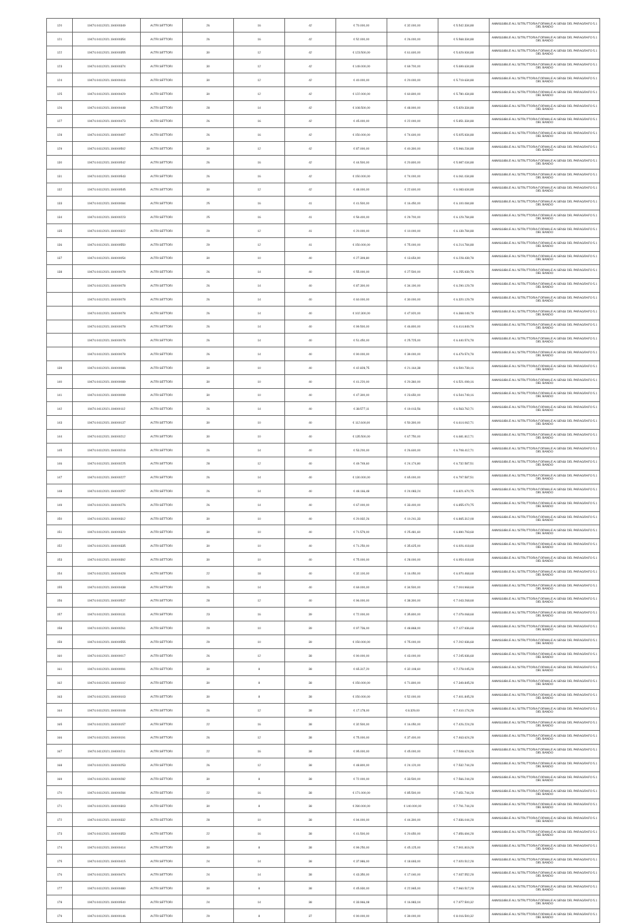| 120 | 19474.04112021.194000349 | ALTRI SETTORI | 26 | 16 | 42 | € 70.000,00 | € 32.000,00 | € 5.542.334,88 | AMMISSIBILE ALL'ISTRUTTORIA FORMALE AI SENSI DEL PARAGRAFO 5.1 DEL BANDO |
| 121 | 19474.04112021.194000354 | ALTRI SETTORI | 26 | 16 | 42 | € 52.000,00 | € 26.000,00 | € 5.568.334,88 | AMMISSIBILE ALL'ISTRUTTORIA FORMALE AI SENSI DEL PARAGRAFO 5.1 DEL BANDO |
| 122 | 19474.04112021.194000355 | ALTRI SETTORI | 30 | 12 | 42 | € 123.500,00 | € 61.600,00 | € 5.629.934,88 | AMMISSIBILE ALL'ISTRUTTORIA FORMALE AI SENSI DEL PARAGRAFO 5.1 DEL BANDO |
| 123 | 19474.04112021.194000374 | ALTRI SETTORI | 30 | 12 | 42 | € 149.000,00 | € 69.700,00 | € 5.699.634,88 | AMMISSIBILE ALL'ISTRUTTORIA FORMALE AI SENSI DEL PARAGRAFO 5.1 DEL BANDO |
| 124 | 19474.04112021.194000418 | ALTRI SETTORI | 30 | 12 | 42 | € 40.000,00 | € 20.000,00 | € 5.719.634,88 | AMMISSIBILE ALL'ISTRUTTORIA FORMALE AI SENSI DEL PARAGRAFO 5.1 DEL BANDO |
| 125 | 19474.04112021.194000429 | ALTRI SETTORI | 30 | 12 | 42 | € 122.000,00 | € 60.800,00 | € 5.780.434,88 | AMMISSIBILE ALL'ISTRUTTORIA FORMALE AI SENSI DEL PARAGRAFO 5.1 DEL BANDO |
| 126 | 19474.04112021.194000448 | ALTRI SETTORI | 28 | 14 | 42 | € 108.500,00 | € 48.900,00 | € 5.829.334,88 | AMMISSIBILE ALL'ISTRUTTORIA FORMALE AI SENSI DEL PARAGRAFO 5.1 DEL BANDO |
| 127 | 19474.04112021.194000473 | ALTRI SETTORI | 26 | 16 | 42 | € 45.000,00 | € 22.000,00 | € 5.851.334,88 | AMMISSIBILE ALL'ISTRUTTORIA FORMALE AI SENSI DEL PARAGRAFO 5.1 DEL BANDO |
| 128 | 19474.04112021.194000497 | ALTRI SETTORI | 26 | 16 | 42 | € 150.000,00 | € 74.600,00 | € 5.925.934,88 | AMMISSIBILE ALL'ISTRUTTORIA FORMALE AI SENSI DEL PARAGRAFO 5.1 DEL BANDO |
| 129 | 19474.04112021.194000502 | ALTRI SETTORI | 30 | 12 | 42 | € 87.000,00 | € 40.300,00 | € 5.966.234,88 | AMMISSIBILE ALL'ISTRUTTORIA FORMALE AI SENSI DEL PARAGRAFO 5.1 DEL BANDO |
| 130 | 19474.04112021.194000542 | ALTRI SETTORI | 26 | 16 | 42 | € 44.500,00 | € 20.800,00 | € 5.987.034,88 | AMMISSIBILE ALL'ISTRUTTORIA FORMALE AI SENSI DEL PARAGRAFO 5.1 DEL BANDO |
| 131 | 19474.04112021.194000543 | ALTRI SETTORI | 26 | 16 | 42 | € 150.000,00 | € 74.000,00 | € 6.061.034,88 | AMMISSIBILE ALL'ISTRUTTORIA FORMALE AI SENSI DEL PARAGRAFO 5.1 DEL BANDO |
| 132 | 19474.04112021.194000545 | ALTRI SETTORI | 30 | 12 | 42 | € 48.000,00 | € 22.600,00 | € 6.083.634,88 | AMMISSIBILE ALL'ISTRUTTORIA FORMALE AI SENSI DEL PARAGRAFO 5.1 DEL BANDO |
| 133 | 19474.04112021.194000084 | ALTRI SETTORI | 25 | 16 | 41 | € 41.500,00 | € 16.450,00 | € 6.100.084,88 | AMMISSIBILE ALL'ISTRUTTORIA FORMALE AI SENSI DEL PARAGRAFO 5.1 DEL BANDO |
| 134 | 19474.04112021.194000223 | ALTRI SETTORI | 25 | 16 | 41 | € 59.400,00 | € 29.700,00 | € 6.129.784,88 | AMMISSIBILE ALL'ISTRUTTORIA FORMALE AI SENSI DEL PARAGRAFO 5.1 DEL BANDO |
| 135 | 19474.04112021.194000322 | ALTRI SETTORI | 29 | 12 | 41 | € 20.000,00 | € 10.000,00 | € 6.139.784,88 | AMMISSIBILE ALL'ISTRUTTORIA FORMALE AI SENSI DEL PARAGRAFO 5.1 DEL BANDO |
| 136 | 19474.04112021.194000550 | ALTRI SETTORI | 29 | 12 | 41 | € 150.000,00 | € 75.000,00 | € 6.214.784,88 | AMMISSIBILE ALL'ISTRUTTORIA FORMALE AI SENSI DEL PARAGRAFO 5.1 DEL BANDO |
| 137 | 19474.04112021.194000054 | ALTRI SETTORI | 30 | 10 | 40 | € 27.309,80 | € 13.654,90 | € 6.228.439,78 | AMMISSIBILE ALL'ISTRUTTORIA FORMALE AI SENSI DEL PARAGRAFO 5.1 DEL BANDO |
| 138 | 19474.04112021.194000078 | ALTRI SETTORI | 26 | 14 | 40 | € 55.000,00 | € 27.500,00 | € 6.255.939,78 | AMMISSIBILE ALL'ISTRUTTORIA FORMALE AI SENSI DEL PARAGRAFO 5.1 DEL BANDO |
| | 19474.04112021.194000078 | ALTRI SETTORI | 26 | 14 | 40 | € 87.300,00 | € 34.190,00 | € 6.290.129,78 | AMMISSIBILE ALL'ISTRUTTORIA FORMALE AI SENSI DEL PARAGRAFO 5.1 DEL BANDO |
| | 19474.04112021.194000078 | ALTRI SETTORI | 26 | 14 | 40 | € 60.000,00 | € 30.000,00 | € 6.320.129,78 | AMMISSIBILE ALL'ISTRUTTORIA FORMALE AI SENSI DEL PARAGRAFO 5.1 DEL BANDO |
| | 19474.04112021.194000078 | ALTRI SETTORI | 26 | 14 | 40 | € 102.300,00 | € 47.920,00 | € 6.368.049,78 | AMMISSIBILE ALL'ISTRUTTORIA FORMALE AI SENSI DEL PARAGRAFO 5.1 DEL BANDO |
| | 19474.04112021.194000078 | ALTRI SETTORI | 26 | 14 | 40 | € 99.500,00 | € 46.800,00 | € 6.414.849,78 | AMMISSIBILE ALL'ISTRUTTORIA FORMALE AI SENSI DEL PARAGRAFO 5.1 DEL BANDO |
| | 19474.04112021.194000078 | ALTRI SETTORI | 26 | 14 | 40 | € 51.450,00 | € 25.725,00 | € 6.440.574,78 | AMMISSIBILE ALL'ISTRUTTORIA FORMALE AI SENSI DEL PARAGRAFO 5.1 DEL BANDO |
| | 19474.04112021.194000078 | ALTRI SETTORI | 26 | 14 | 40 | € 90.000,00 | € 39.000,00 | € 6.479.574,78 | AMMISSIBILE ALL'ISTRUTTORIA FORMALE AI SENSI DEL PARAGRAFO 5.1 DEL BANDO |
| 139 | 19474.04112021.194000086 | ALTRI SETTORI | 30 | 10 | 40 | € 42.828,75 | € 21.164,38 | € 6.500.739,16 | AMMISSIBILE ALL'ISTRUTTORIA FORMALE AI SENSI DEL PARAGRAFO 5.1 DEL BANDO |
| 140 | 19474.04112021.194000089 | ALTRI SETTORI | 30 | 10 | 40 | € 41.220,00 | € 20.360,00 | € 6.521.099,16 | AMMISSIBILE ALL'ISTRUTTORIA FORMALE AI SENSI DEL PARAGRAFO 5.1 DEL BANDO |
| 141 | 19474.04112021.194000099 | ALTRI SETTORI | 30 | 10 | 40 | € 47.300,00 | € 23.650,00 | € 6.544.749,16 | AMMISSIBILE ALL'ISTRUTTORIA FORMALE AI SENSI DEL PARAGRAFO 5.1 DEL BANDO |
| 142 | 19474.04112021.194000112 | ALTRI SETTORI | 26 | 14 | 40 | € 38.577,11 | € 19.013,56 | € 6.563.762,71 | AMMISSIBILE ALL'ISTRUTTORIA FORMALE AI SENSI DEL PARAGRAFO 5.1 DEL BANDO |
| 143 | 19474.04112021.194000137 | ALTRI SETTORI | 30 | 10 | 40 | € 112.600,00 | € 50.300,00 | € 6.614.062,71 | AMMISSIBILE ALL'ISTRUTTORIA FORMALE AI SENSI DEL PARAGRAFO 5.1 DEL BANDO |
| 144 | 19474.04112021.194000212 | ALTRI SETTORI | 30 | 10 | 40 | € 135.500,00 | € 67.750,00 | € 6.681.812,71 | AMMISSIBILE ALL'ISTRUTTORIA FORMALE AI SENSI DEL PARAGRAFO 5.1 DEL BANDO |
| 145 | 19474.04112021.194000218 | ALTRI SETTORI | 26 | 14 | 40 | € 53.200,00 | € 26.600,00 | € 6.708.412,71 | AMMISSIBILE ALL'ISTRUTTORIA FORMALE AI SENSI DEL PARAGRAFO 5.1 DEL BANDO |
| 146 | 19474.04112021.194000225 | ALTRI SETTORI | 28 | 12 | 40 | € 49.749,60 | € 24.174,80 | € 6.732.587,51 | AMMISSIBILE ALL'ISTRUTTORIA FORMALE AI SENSI DEL PARAGRAFO 5.1 DEL BANDO |
| 147 | 19474.04112021.194000227 | ALTRI SETTORI | 26 | 14 | 40 | € 130.000,00 | € 65.000,00 | € 6.797.587,51 | AMMISSIBILE ALL'ISTRUTTORIA FORMALE AI SENSI DEL PARAGRAFO 5.1 DEL BANDO |
| 148 | 19474.04112021.194000257 | ALTRI SETTORI | 26 | 14 | 40 | € 48.166,48 | € 24.083,24 | € 6.821.670,75 | AMMISSIBILE ALL'ISTRUTTORIA FORMALE AI SENSI DEL PARAGRAFO 5.1 DEL BANDO |
| 149 | 19474.04112021.194000276 | ALTRI SETTORI | 26 | 14 | 40 | € 67.000,00 | € 33.400,00 | € 6.855.070,75 | AMMISSIBILE ALL'ISTRUTTORIA FORMALE AI SENSI DEL PARAGRAFO 5.1 DEL BANDO |
| 150 | 19474.04112021.194000312 | ALTRI SETTORI | 30 | 10 | 40 | € 20.932,26 | € 10.241,33 | € 6.865.312,08 | AMMISSIBILE ALL'ISTRUTTORIA FORMALE AI SENSI DEL PARAGRAFO 5.1 DEL BANDO |
| 151 | 19474.04112021.194000329 | ALTRI SETTORI | 30 | 10 | 40 | € 71.579,00 | € 25.481,60 | € 6.890.793,68 | AMMISSIBILE ALL'ISTRUTTORIA FORMALE AI SENSI DEL PARAGRAFO 5.1 DEL BANDO |
| 152 | 19474.04112021.194000335 | ALTRI SETTORI | 30 | 10 | 40 | € 71.250,00 | € 35.625,00 | € 6.926.418,68 | AMMISSIBILE ALL'ISTRUTTORIA FORMALE AI SENSI DEL PARAGRAFO 5.1 DEL BANDO |
| 153 | 19474.04112021.194000392 | ALTRI SETTORI | 30 | 10 | 40 | € 75.000,00 | € 28.000,00 | € 6.954.418,68 | AMMISSIBILE ALL'ISTRUTTORIA FORMALE AI SENSI DEL PARAGRAFO 5.1 DEL BANDO |
| 154 | 19474.04112021.194000428 | ALTRI SETTORI | 22 | 18 | 40 | € 32.100,00 | € 16.050,00 | € 6.970.468,68 | AMMISSIBILE ALL'ISTRUTTORIA FORMALE AI SENSI DEL PARAGRAFO 5.1 DEL BANDO |
| 155 | 19474.04112021.194000438 | ALTRI SETTORI | 26 | 14 | 40 | € 69.000,00 | € 34.500,00 | € 7.004.968,68 | AMMISSIBILE ALL'ISTRUTTORIA FORMALE AI SENSI DEL PARAGRAFO 5.1 DEL BANDO |
| 156 | 19474.04112021.194000537 | ALTRI SETTORI | 28 | 12 | 40 | € 96.000,00 | € 38.300,00 | € 7.043.268,68 | AMMISSIBILE ALL'ISTRUTTORIA FORMALE AI SENSI DEL PARAGRAFO 5.1 DEL BANDO |
| 157 | 19474.04112021.194000131 | ALTRI SETTORI | 23 | 16 | 39 | € 72.000,00 | € 35.800,00 | € 7.079.068,68 | AMMISSIBILE ALL'ISTRUTTORIA FORMALE AI SENSI DEL PARAGRAFO 5.1 DEL BANDO |
| 158 | 19474.04112021.194000261 | ALTRI SETTORI | 29 | 10 | 39 | € 97.736,00 | € 48.868,00 | € 7.127.936,68 | AMMISSIBILE ALL'ISTRUTTORIA FORMALE AI SENSI DEL PARAGRAFO 5.1 DEL BANDO |
| 159 | 19474.04112021.194000555 | ALTRI SETTORI | 29 | 10 | 39 | € 150.000,00 | € 75.000,00 | € 7.202.936,68 | AMMISSIBILE ALL'ISTRUTTORIA FORMALE AI SENSI DEL PARAGRAFO 5.1 DEL BANDO |
| 160 | 19474.04112021.194000017 | ALTRI SETTORI | 26 | 12 | 38 | € 90.000,00 | € 43.000,00 | € 7.245.936,68 | AMMISSIBILE ALL'ISTRUTTORIA FORMALE AI SENSI DEL PARAGRAFO 5.1 DEL BANDO |
| 161 | 19474.04112021.194000091 | ALTRI SETTORI | 30 | 8 | 38 | € 65.317,20 | € 32.108,60 | € 7.278.045,28 | AMMISSIBILE ALL'ISTRUTTORIA FORMALE AI SENSI DEL PARAGRAFO 5.1 DEL BANDO |
| 162 | 19474.04112021.194000102 | ALTRI SETTORI | 30 | 8 | 38 | € 150.000,00 | € 71.800,00 | € 7.349.845,28 | AMMISSIBILE ALL'ISTRUTTORIA FORMALE AI SENSI DEL PARAGRAFO 5.1 DEL BANDO |
| 163 | 19474.04112021.194000103 | ALTRI SETTORI | 30 | 8 | 38 | € 150.000,00 | € 52.000,00 | € 7.401.845,28 | AMMISSIBILE ALL'ISTRUTTORIA FORMALE AI SENSI DEL PARAGRAFO 5.1 DEL BANDO |
| 164 | 19474.04112021.194000108 | ALTRI SETTORI | 26 | 12 | 38 | € 17.178,00 | € 8.329,00 | € 7.410.174,28 | AMMISSIBILE ALL'ISTRUTTORIA FORMALE AI SENSI DEL PARAGRAFO 5.1 DEL BANDO |
| 165 | 19474.04112021.194000157 | ALTRI SETTORI | 22 | 16 | 38 | € 32.500,00 | € 16.050,00 | € 7.426.224,28 | AMMISSIBILE ALL'ISTRUTTORIA FORMALE AI SENSI DEL PARAGRAFO 5.1 DEL BANDO |
| 166 | 19474.04112021.194000191 | ALTRI SETTORI | 26 | 12 | 38 | € 75.000,00 | € 37.400,00 | € 7.463.624,28 | AMMISSIBILE ALL'ISTRUTTORIA FORMALE AI SENSI DEL PARAGRAFO 5.1 DEL BANDO |
| 167 | 19474.04112021.194000211 | ALTRI SETTORI | 22 | 16 | 38 | € 95.000,00 | € 45.000,00 | € 7.508.624,28 | AMMISSIBILE ALL'ISTRUTTORIA FORMALE AI SENSI DEL PARAGRAFO 5.1 DEL BANDO |
| 168 | 19474.04112021.194000253 | ALTRI SETTORI | 26 | 12 | 38 | € 48.800,00 | € 24.120,00 | € 7.532.744,28 | AMMISSIBILE ALL'ISTRUTTORIA FORMALE AI SENSI DEL PARAGRAFO 5.1 DEL BANDO |
| 169 | 19474.04112021.194000282 | ALTRI SETTORI | 30 | 8 | 38 | € 72.000,00 | € 33.500,00 | € 7.566.244,28 | AMMISSIBILE ALL'ISTRUTTORIA FORMALE AI SENSI DEL PARAGRAFO 5.1 DEL BANDO |
| 170 | 19474.04112021.194000284 | ALTRI SETTORI | 22 | 16 | 38 | € 171.000,00 | € 85.500,00 | € 7.651.744,28 | AMMISSIBILE ALL'ISTRUTTORIA FORMALE AI SENSI DEL PARAGRAFO 5.1 DEL BANDO |
| 171 | 19474.04112021.194000303 | ALTRI SETTORI | 30 | 8 | 38 | € 280.000,00 | € 140.000,00 | € 7.791.744,28 | AMMISSIBILE ALL'ISTRUTTORIA FORMALE AI SENSI DEL PARAGRAFO 5.1 DEL BANDO |
| 172 | 19474.04112021.194000332 | ALTRI SETTORI | 28 | 10 | 38 | € 94.000,00 | € 44.300,00 | € 7.836.044,28 | AMMISSIBILE ALL'ISTRUTTORIA FORMALE AI SENSI DEL PARAGRAFO 5.1 DEL BANDO |
| 173 | 19474.04112021.194000353 | ALTRI SETTORI | 22 | 16 | 38 | € 41.500,00 | € 20.650,00 | € 7.856.694,28 | AMMISSIBILE ALL'ISTRUTTORIA FORMALE AI SENSI DEL PARAGRAFO 5.1 DEL BANDO |
| 174 | 19474.04112021.194000414 | ALTRI SETTORI | 30 | 8 | 38 | € 99.250,00 | € 45.125,00 | € 7.901.819,28 | AMMISSIBILE ALL'ISTRUTTORIA FORMALE AI SENSI DEL PARAGRAFO 5.1 DEL BANDO |
| 175 | 19474.04112021.194000415 | ALTRI SETTORI | 24 | 14 | 38 | € 37.986,00 | € 18.693,00 | € 7.920.512,28 | AMMISSIBILE ALL'ISTRUTTORIA FORMALE AI SENSI DEL PARAGRAFO 5.1 DEL BANDO |
| 176 | 19474.04112021.194000474 | ALTRI SETTORI | 24 | 14 | 38 | € 43.350,00 | € 17.040,00 | € 7.937.552,28 | AMMISSIBILE ALL'ISTRUTTORIA FORMALE AI SENSI DEL PARAGRAFO 5.1 DEL BANDO |
| 177 | 19474.04112021.194000480 | ALTRI SETTORI | 30 | 8 | 38 | € 45.930,00 | € 22.965,00 | € 7.960.517,28 | AMMISSIBILE ALL'ISTRUTTORIA FORMALE AI SENSI DEL PARAGRAFO 5.1 DEL BANDO |
| 178 | 19474.04112021.194000540 | ALTRI SETTORI | 24 | 14 | 38 | € 33.966,08 | € 16.983,04 | € 7.977.500,32 | AMMISSIBILE ALL'ISTRUTTORIA FORMALE AI SENSI DEL PARAGRAFO 5.1 DEL BANDO |
| 179 | 19474.04112021.194000146 | ALTRI SETTORI | 29 | 8 | 37 | € 90.000,00 | € 39.000,00 | € 8.016.500,32 | AMMISSIBILE ALL'ISTRUTTORIA FORMALE AI SENSI DEL PARAGRAFO 5.1 DEL BANDO |